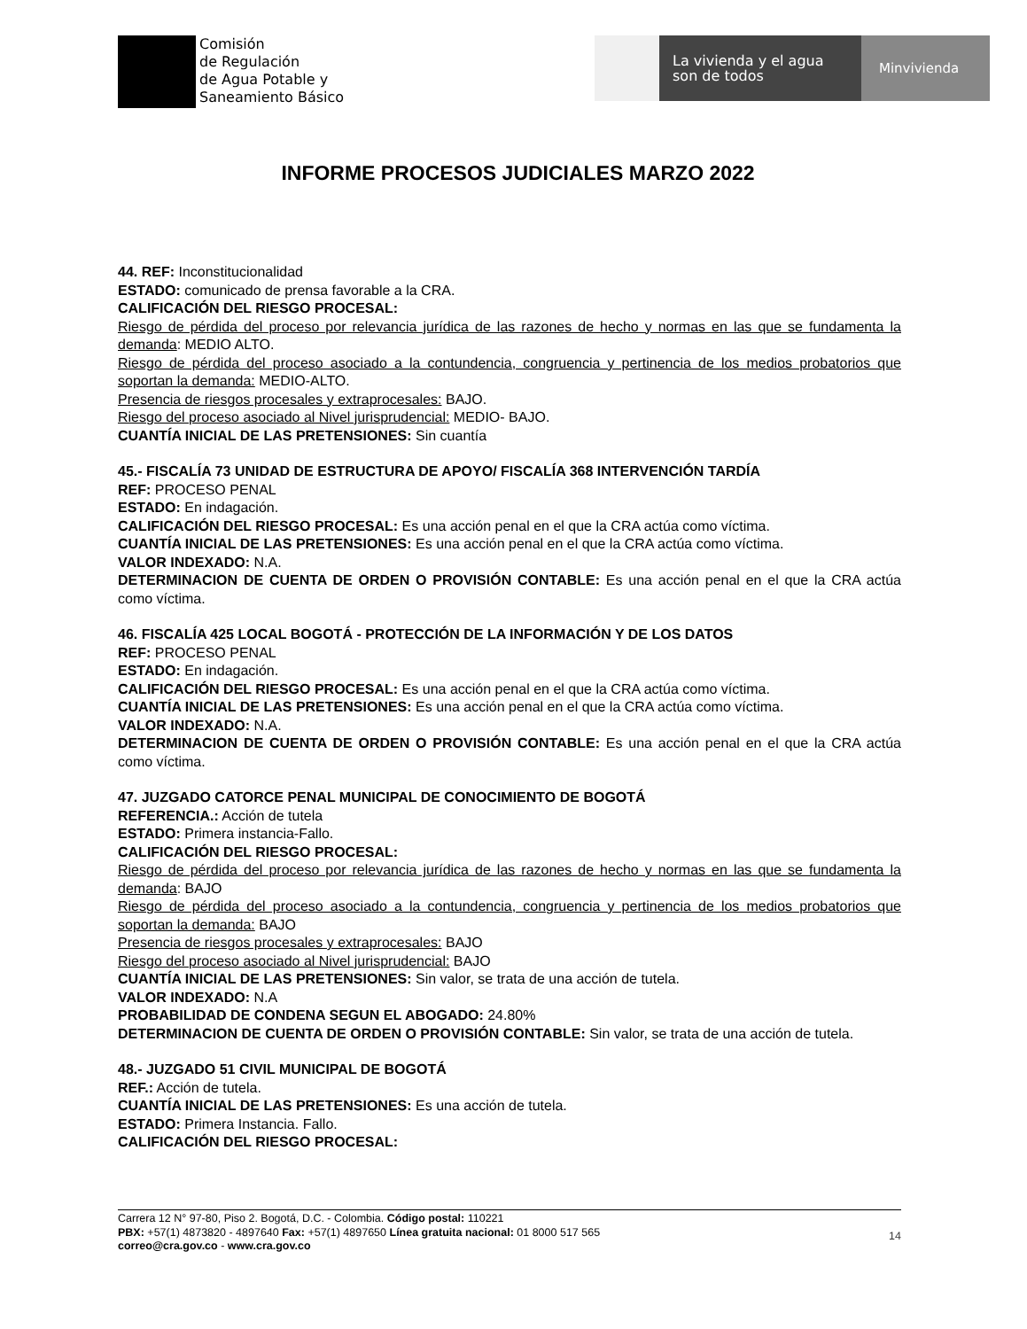Comisión
de Regulación
de Agua Potable y
Saneamiento Básico
La vivienda y el agua
son de todos
Minvivienda
INFORME PROCESOS JUDICIALES MARZO 2022
44. REF: Inconstitucionalidad
ESTADO: comunicado de prensa favorable a la CRA.
CALIFICACIÓN DEL RIESGO PROCESAL:
Riesgo de pérdida del proceso por relevancia jurídica de las razones de hecho y normas en las que se fundamenta la demanda: MEDIO ALTO.
Riesgo de pérdida del proceso asociado a la contundencia, congruencia y pertinencia de los medios probatorios que soportan la demanda: MEDIO-ALTO.
Presencia de riesgos procesales y extraprocesales: BAJO.
Riesgo del proceso asociado al Nivel jurisprudencial: MEDIO- BAJO.
CUANTÍA INICIAL DE LAS PRETENSIONES: Sin cuantía
45.- FISCALÍA 73 UNIDAD DE ESTRUCTURA DE APOYO/ FISCALÍA 368 INTERVENCIÓN TARDÍA
REF: PROCESO PENAL
ESTADO: En indagación.
CALIFICACIÓN DEL RIESGO PROCESAL: Es una acción penal en el que la CRA actúa como víctima.
CUANTÍA INICIAL DE LAS PRETENSIONES: Es una acción penal en el que la CRA actúa como víctima.
VALOR INDEXADO: N.A.
DETERMINACION DE CUENTA DE ORDEN O PROVISIÓN CONTABLE: Es una acción penal en el que la CRA actúa como víctima.
46. FISCALÍA 425 LOCAL BOGOTÁ - PROTECCIÓN DE LA INFORMACIÓN Y DE LOS DATOS
REF: PROCESO PENAL
ESTADO: En indagación.
CALIFICACIÓN DEL RIESGO PROCESAL: Es una acción penal en el que la CRA actúa como víctima.
CUANTÍA INICIAL DE LAS PRETENSIONES: Es una acción penal en el que la CRA actúa como víctima.
VALOR INDEXADO: N.A.
DETERMINACION DE CUENTA DE ORDEN O PROVISIÓN CONTABLE: Es una acción penal en el que la CRA actúa como víctima.
47. JUZGADO CATORCE PENAL MUNICIPAL DE CONOCIMIENTO DE BOGOTÁ
REFERENCIA.: Acción de tutela
ESTADO: Primera instancia-Fallo.
CALIFICACIÓN DEL RIESGO PROCESAL:
Riesgo de pérdida del proceso por relevancia jurídica de las razones de hecho y normas en las que se fundamenta la demanda: BAJO
Riesgo de pérdida del proceso asociado a la contundencia, congruencia y pertinencia de los medios probatorios que soportan la demanda: BAJO
Presencia de riesgos procesales y extraprocesales: BAJO
Riesgo del proceso asociado al Nivel jurisprudencial: BAJO
CUANTÍA INICIAL DE LAS PRETENSIONES: Sin valor, se trata de una acción de tutela.
VALOR INDEXADO: N.A
PROBABILIDAD DE CONDENA SEGUN EL ABOGADO: 24.80%
DETERMINACION DE CUENTA DE ORDEN O PROVISIÓN CONTABLE: Sin valor, se trata de una acción de tutela.
48.- JUZGADO 51 CIVIL MUNICIPAL DE BOGOTÁ
REF.: Acción de tutela.
CUANTÍA INICIAL DE LAS PRETENSIONES: Es una acción de tutela.
ESTADO: Primera Instancia. Fallo.
CALIFICACIÓN DEL RIESGO PROCESAL:
Carrera 12 N° 97-80, Piso 2. Bogotá, D.C. - Colombia. Código postal: 110221
PBX: +57(1) 4873820 - 4897640 Fax: +57(1) 4897650 Línea gratuita nacional: 01 8000 517 565
correo@cra.gov.co - www.cra.gov.co
14